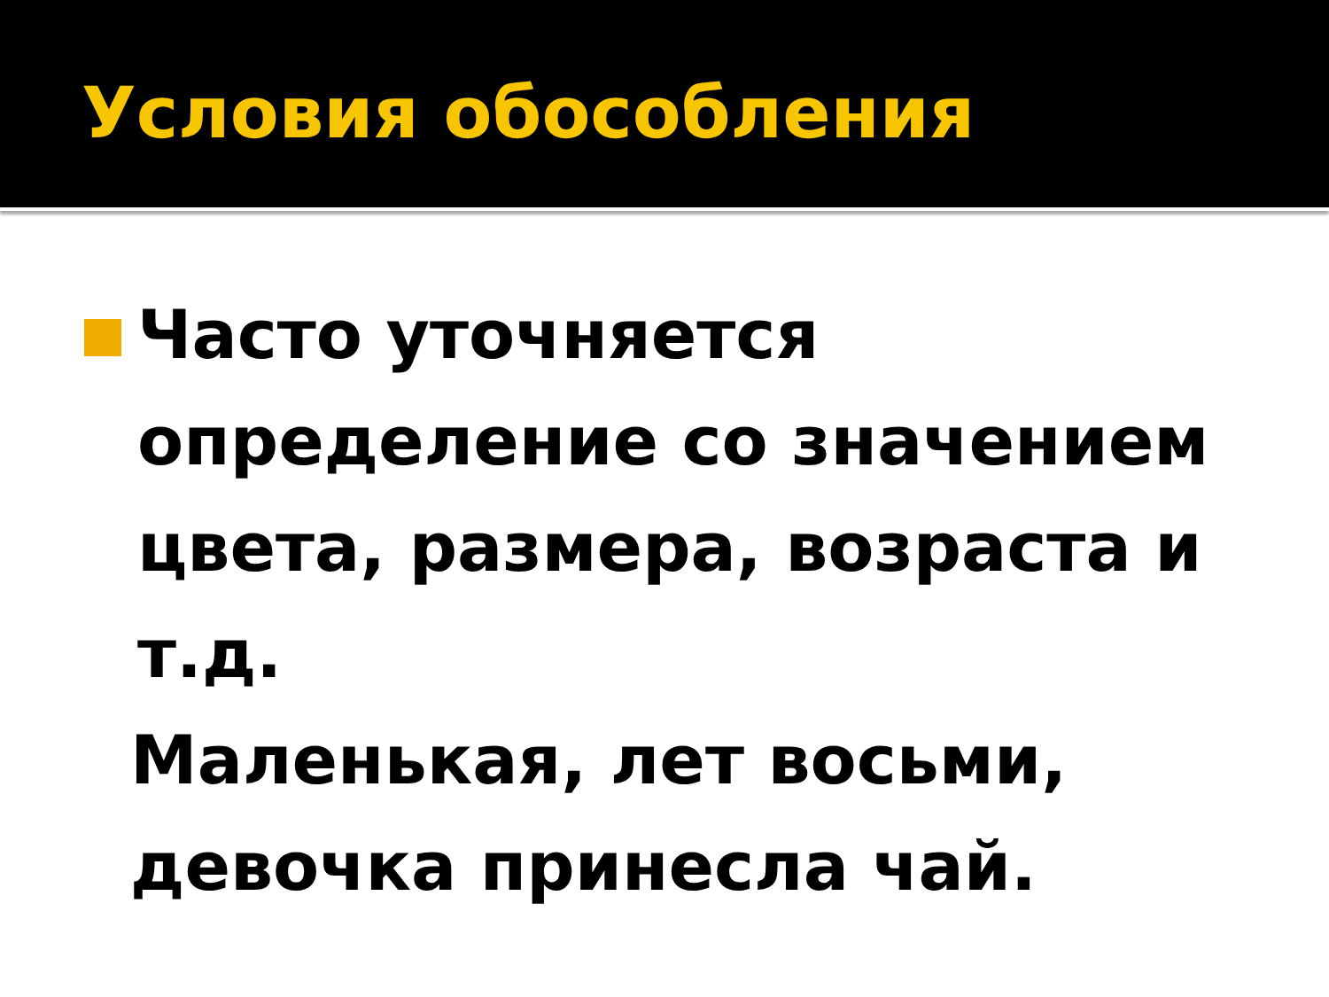Условия обособления
Часто уточняется
определение со значением цвета, размера, возраста и т.д.
Маленькая, лет восьми, девочка принесла чай.